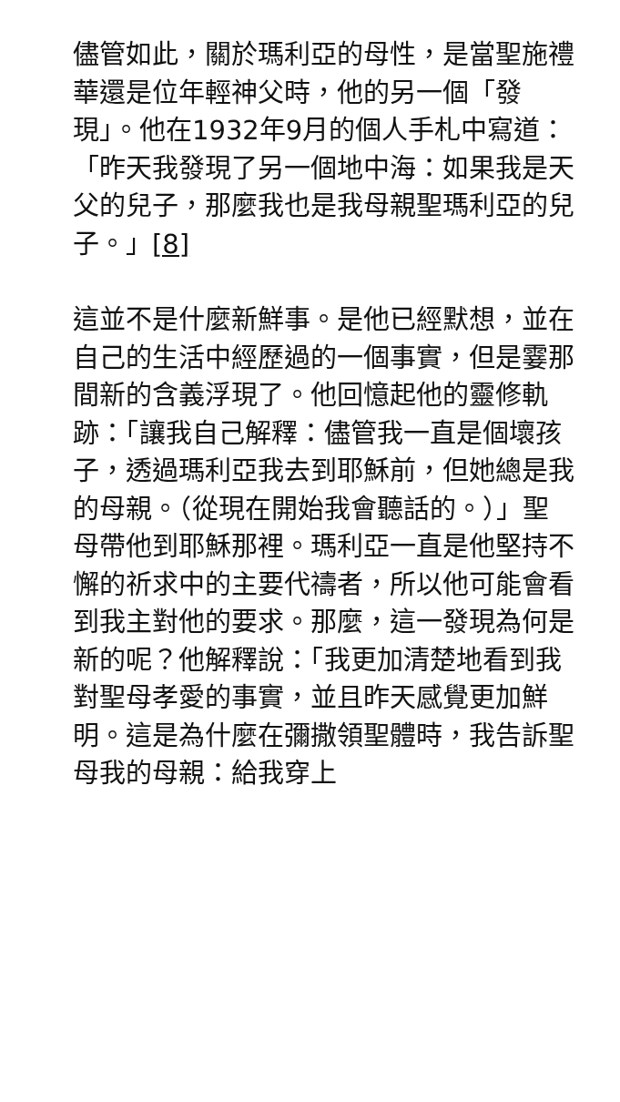儘管如此，關於瑪利亞的母性，是當聖施禮華還是位年輕神父時，他的另一個「發現」。他在1932年9月的個人手札中寫道：「昨天我發現了另一個地中海：如果我是天父的兒子，那麼我也是我母親聖瑪利亞的兒子。」[8]
這並不是什麼新鮮事。是他已經默想，並在自己的生活中經歷過的一個事實，但是霎那間新的含義浮現了。他回憶起他的靈修軌跡：「讓我自己解釋：儘管我一直是個壞孩子，透過瑪利亞我去到耶穌前，但她總是我的母親。（從現在開始我會聽話的。）」聖母帶他到耶穌那裡。瑪利亞一直是他堅持不懈的祈求中的主要代禱者，所以他可能會看到我主對他的要求。那麼，這一發現為何是新的呢？他解釋說：「我更加清楚地看到我對聖母孝愛的事實，並且昨天感覺更加鮮明。這是為什麼在彌撒領聖體時，我告訴聖母我的母親：給我穿上